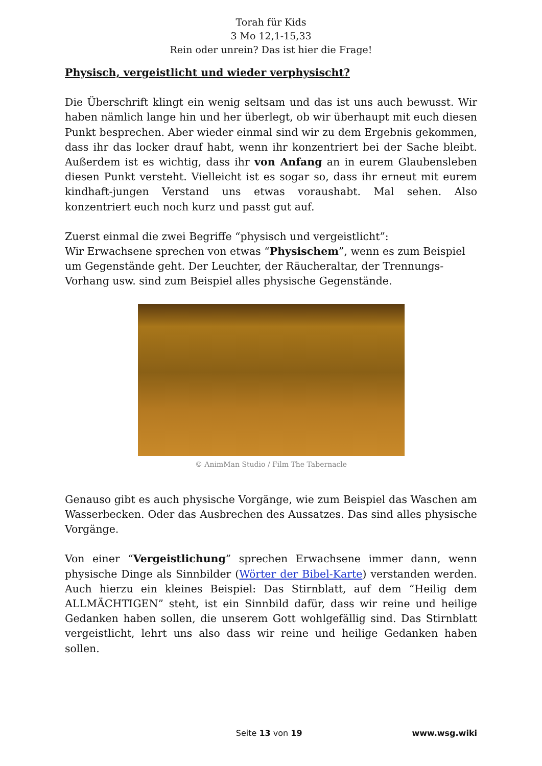Torah für Kids
3 Mo 12,1-15,33
Rein oder unrein? Das ist hier die Frage!
Physisch, vergeistlicht und wieder verphysischt?
Die Überschrift klingt ein wenig seltsam und das ist uns auch bewusst. Wir haben nämlich lange hin und her überlegt, ob wir überhaupt mit euch diesen Punkt besprechen. Aber wieder einmal sind wir zu dem Ergebnis gekommen, dass ihr das locker drauf habt, wenn ihr konzentriert bei der Sache bleibt. Außerdem ist es wichtig, dass ihr von Anfang an in eurem Glaubensleben diesen Punkt versteht. Vielleicht ist es sogar so, dass ihr erneut mit eurem kindhaft-jungen Verstand uns etwas voraushabt. Mal sehen. Also konzentriert euch noch kurz und passt gut auf.
Zuerst einmal die zwei Begriffe “physisch und vergeistlicht”:
Wir Erwachsene sprechen von etwas “Physischem”, wenn es zum Beispiel um Gegenstände geht. Der Leuchter, der Räucheraltar, der Trennungs-Vorhang usw. sind zum Beispiel alles physische Gegenstände.
© AnimMan Studio / Film The Tabernacle
Genauso gibt es auch physische Vorgänge, wie zum Beispiel das Waschen am Wasserbecken. Oder das Ausbrechen des Aussatzes. Das sind alles physische Vorgänge.
Von einer “Vergeistlichung” sprechen Erwachsene immer dann, wenn physische Dinge als Sinnbilder (Wörter der Bibel-Karte) verstanden werden. Auch hierzu ein kleines Beispiel: Das Stirnblatt, auf dem “Heilig dem ALLMÄCHTIGEN” steht, ist ein Sinnbild dafür, dass wir reine und heilige Gedanken haben sollen, die unserem Gott wohlgefällig sind. Das Stirnblatt vergeistlicht, lehrt uns also dass wir reine und heilige Gedanken haben sollen.
Seite 13 von 19 www.wsg.wiki